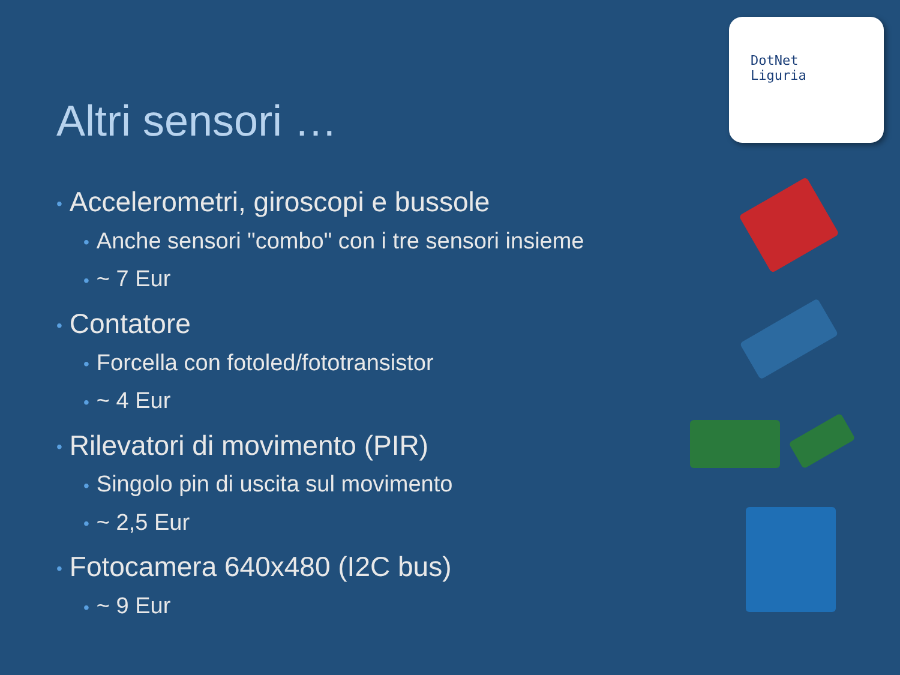Altri sensori …
DotNet
Liguria
• Accelerometri, giroscopi e bussole
• Anche sensori "combo" con i tre sensori insieme
• ~ 7 Eur
• Contatore
• Forcella con fotoled/fototransistor
• ~ 4 Eur
• Rilevatori di movimento (PIR)
• Singolo pin di uscita sul movimento
• ~ 2,5 Eur
• Fotocamera 640x480 (I2C bus)
• ~ 9 Eur